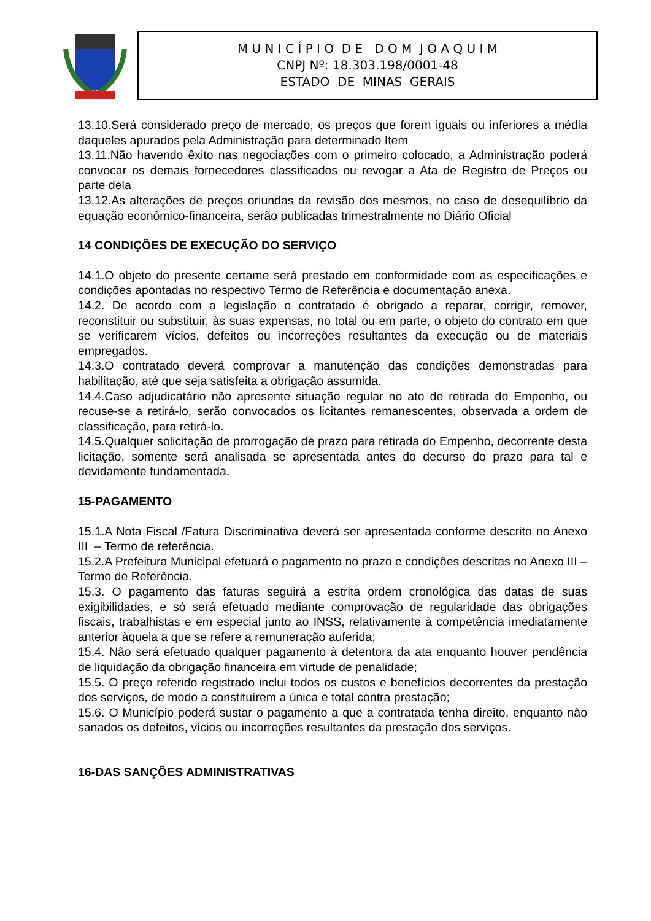M U N I C Í P I O D E D O M J O A Q U I M
CNPJ Nº: 18.303.198/0001-48
ESTADO DE MINAS GERAIS
13.10.Será considerado preço de mercado, os preços que forem iguais ou inferiores a média daqueles apurados pela Administração para determinado Item
13.11.Não havendo êxito nas negociações com o primeiro colocado, a Administração poderá convocar os demais fornecedores classificados ou revogar a Ata de Registro de Preços ou parte dela
13.12.As alterações de preços oriundas da revisão dos mesmos, no caso de desequilíbrio da equação econômico-financeira, serão publicadas trimestralmente no Diário Oficial
14 CONDIÇÕES DE EXECUÇÃO DO SERVIÇO
14.1.O objeto do presente certame será prestado em conformidade com as especificações e condições apontadas no respectivo Termo de Referência e documentação anexa.
14.2. De acordo com a legislação o contratado é obrigado a reparar, corrigir, remover, reconstituir ou substituir, às suas expensas, no total ou em parte, o objeto do contrato em que se verificarem vícios, defeitos ou incorreções resultantes da execução ou de materiais empregados.
14.3.O contratado deverá comprovar a manutenção das condições demonstradas para habilitação, até que seja satisfeita a obrigação assumida.
14.4.Caso adjudicatário não apresente situação regular no ato de retirada do Empenho, ou recuse-se a retirá-lo, serão convocados os licitantes remanescentes, observada a ordem de classificação, para retirá-lo.
14.5.Qualquer solicitação de prorrogação de prazo para retirada do Empenho, decorrente desta licitação, somente será analisada se apresentada antes do decurso do prazo para tal e devidamente fundamentada.
15-PAGAMENTO
15.1.A Nota Fiscal /Fatura Discriminativa deverá ser apresentada conforme descrito no Anexo III – Termo de referência.
15.2.A Prefeitura Municipal efetuará o pagamento no prazo e condições descritas no Anexo III – Termo de Referência.
15.3. O pagamento das faturas seguirá a estrita ordem cronológica das datas de suas exigibilidades, e só será efetuado mediante comprovação de regularidade das obrigações fiscais, trabalhistas e em especial junto ao INSS, relativamente à competência imediatamente anterior àquela a que se refere a remuneração auferida;
15.4. Não será efetuado qualquer pagamento à detentora da ata enquanto houver pendência de liquidação da obrigação financeira em virtude de penalidade;
15.5. O preço referido registrado inclui todos os custos e benefícios decorrentes da prestação dos serviços, de modo a constituírem a única e total contra prestação;
15.6. O Município poderá sustar o pagamento a que a contratada tenha direito, enquanto não sanados os defeitos, vícios ou incorreções resultantes da prestação dos serviços.
16-DAS SANÇÕES ADMINISTRATIVAS